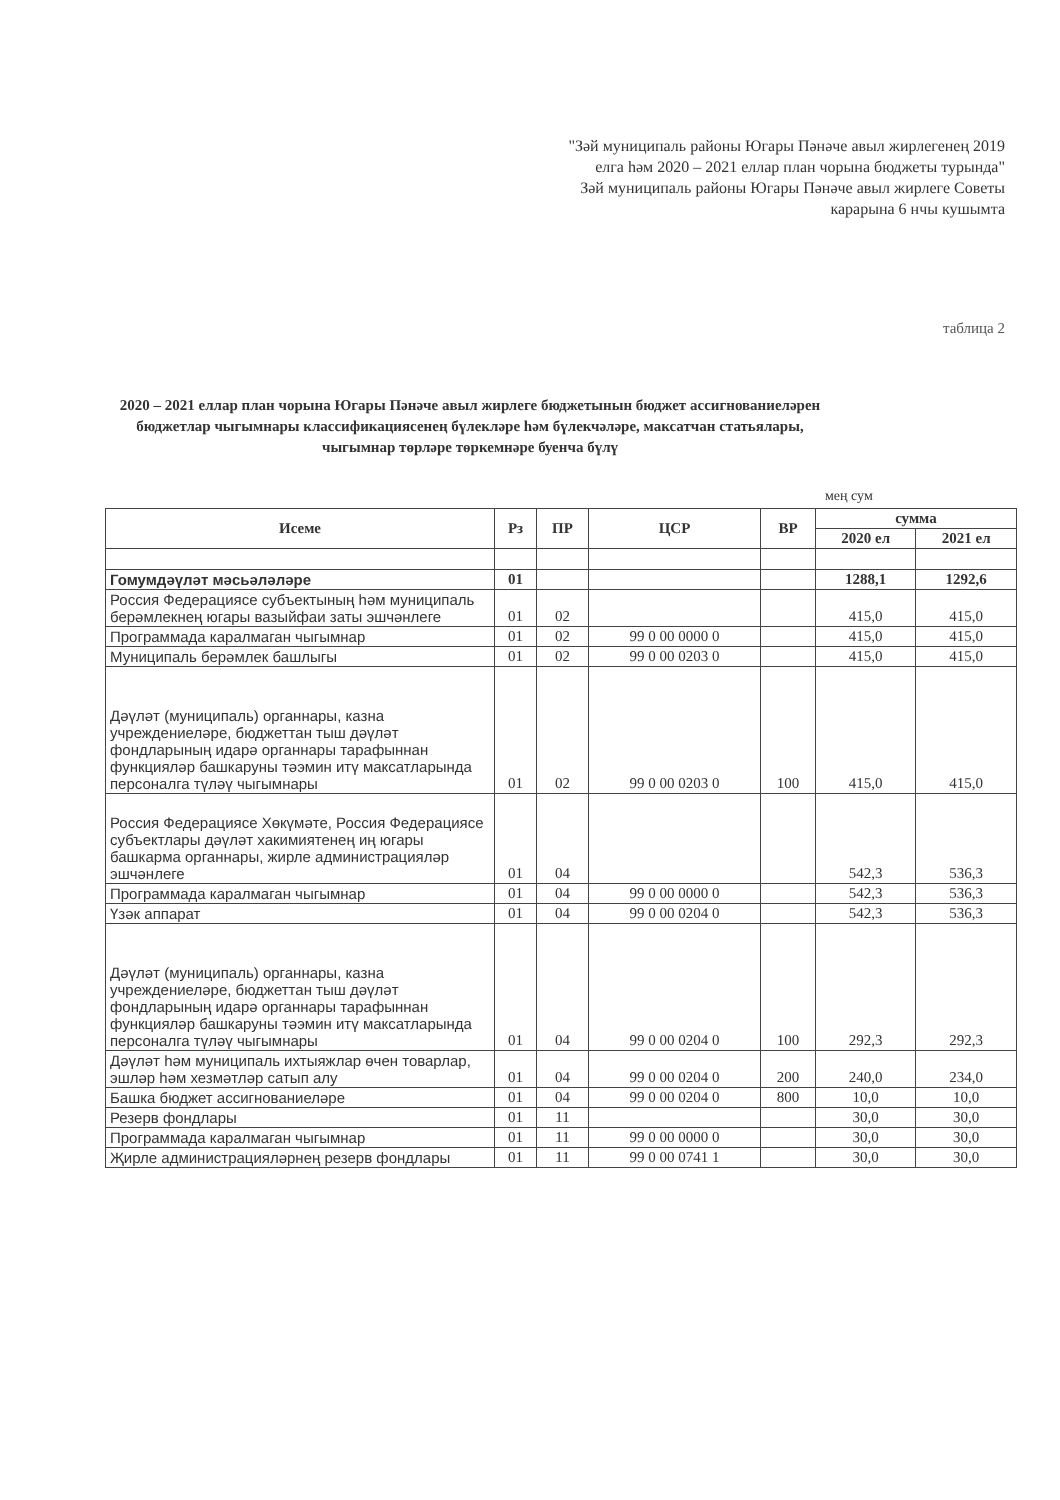"Зәй муниципаль районы Югары Пәнәче авыл жирлегенең 2019
елга һәм 2020 – 2021 еллар план чорына бюджеты турында"
Зәй муниципаль районы Югары Пәнәче авыл жирлеге Советы
карарына 6 нчы кушымта
таблица 2
2020 – 2021 еллар план чорына Югары Пәнәче авыл жирлеге бюджетынын бюджет ассигнованиеләрен бюджетлар чыгымнары классификациясенең бүлекләре һәм бүлекчәләре, максатчан статьялары, чыгымнар төрләре төркемнәре буенча бүлү
мең сум
| Исеме | Рз | ПР | ЦСР | ВР | сумма | |
| --- | --- | --- | --- | --- | --- | --- |
| | | | | | 2020 ел | 2021 ел |
| Гомумдәүләт мәсьәләләре | 01 | | | | 1288,1 | 1292,6 |
| Россия Федерациясе субъектының һәм муниципаль берәмлекнең югары вазыйфаи заты эшчәнлеге | 01 | 02 | | | 415,0 | 415,0 |
| Программада каралмаган чыгымнар | 01 | 02 | 99 0 00 0000 0 | | 415,0 | 415,0 |
| Муниципаль берәмлек башлыгы | 01 | 02 | 99 0 00 0203 0 | | 415,0 | 415,0 |
| Дәүләт (муниципаль) органнары, казна учреждениеләре, бюджеттан тыш дәүләт фондларының идарә органнары тарафыннан функцияләр башкаруны тәэмин итү максатларында персоналга түләү чыгымнары | 01 | 02 | 99 0 00 0203 0 | 100 | 415,0 | 415,0 |
| Россия Федерациясе Хөкүмәте, Россия Федерациясе субъектлары дәүләт хакимиятенең иң югары башкарма органнары, жирле администрацияләр эшчәнлеге | 01 | 04 | | | 542,3 | 536,3 |
| Программада каралмаган чыгымнар | 01 | 04 | 99 0 00 0000 0 | | 542,3 | 536,3 |
| Үзәк аппарат | 01 | 04 | 99 0 00 0204 0 | | 542,3 | 536,3 |
| Дәүләт (муниципаль) органнары, казна учреждениеләре, бюджеттан тыш дәүләт фондларының идарә органнары тарафыннан функцияләр башкаруны тәэмин итү максатларында персоналга түләү чыгымнары | 01 | 04 | 99 0 00 0204 0 | 100 | 292,3 | 292,3 |
| Дәүләт һәм муниципаль ихтыяжлар өчен товарлар, эшләр һәм хезмәтләр сатып алу | 01 | 04 | 99 0 00 0204 0 | 200 | 240,0 | 234,0 |
| Башка бюджет ассигнованиеләре | 01 | 04 | 99 0 00 0204 0 | 800 | 10,0 | 10,0 |
| Резерв фондлары | 01 | 11 | | | 30,0 | 30,0 |
| Программада каралмаган чыгымнар | 01 | 11 | 99 0 00 0000 0 | | 30,0 | 30,0 |
| Җирле администрацияләрнең резерв фондлары | 01 | 11 | 99 0 00 0741 1 | | 30,0 | 30,0 |